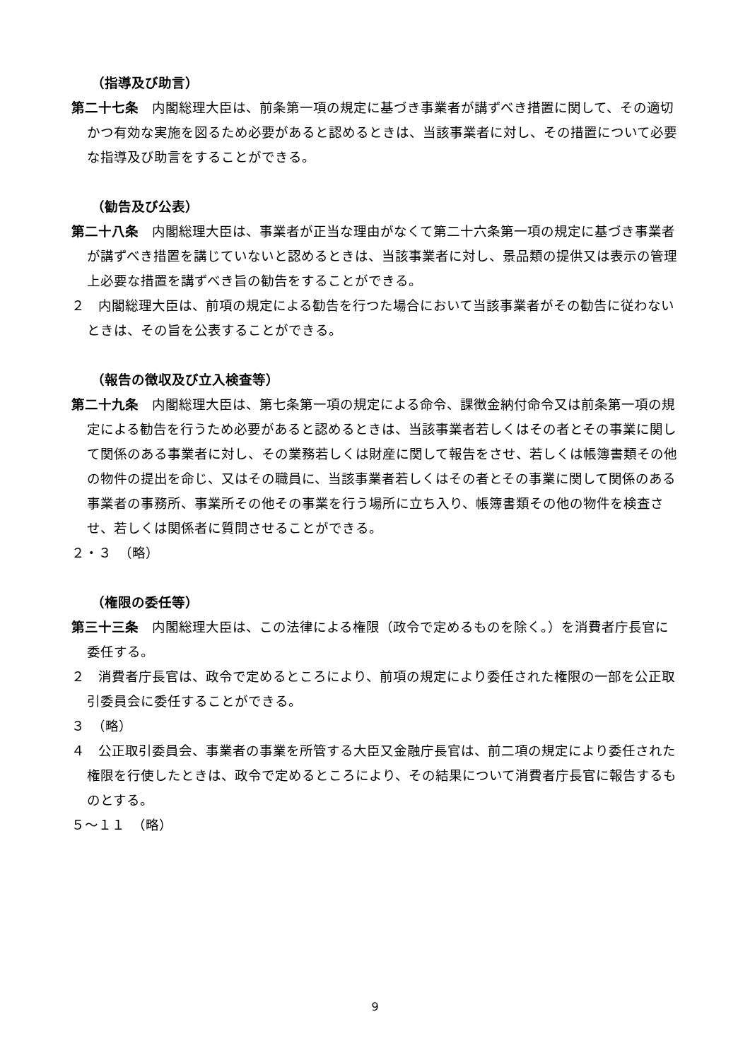（指導及び助言）
第二十七条　内閣総理大臣は、前条第一項の規定に基づき事業者が講ずべき措置に関して、その適切かつ有効な実施を図るため必要があると認めるときは、当該事業者に対し、その措置について必要な指導及び助言をすることができる。
（勧告及び公表）
第二十八条　内閣総理大臣は、事業者が正当な理由がなくて第二十六条第一項の規定に基づき事業者が講ずべき措置を講じていないと認めるときは、当該事業者に対し、景品類の提供又は表示の管理上必要な措置を講ずべき旨の勧告をすることができる。
２　内閣総理大臣は、前項の規定による勧告を行つた場合において当該事業者がその勧告に従わないときは、その旨を公表することができる。
（報告の徴収及び立入検査等）
第二十九条　内閣総理大臣は、第七条第一項の規定による命令、課徴金納付命令又は前条第一項の規定による勧告を行うため必要があると認めるときは、当該事業者若しくはその者とその事業に関して関係のある事業者に対し、その業務若しくは財産に関して報告をさせ、若しくは帳簿書類その他の物件の提出を命じ、又はその職員に、当該事業者若しくはその者とその事業に関して関係のある事業者の事務所、事業所その他その事業を行う場所に立ち入り、帳簿書類その他の物件を検査させ、若しくは関係者に質問させることができる。
２・３　（略）
（権限の委任等）
第三十三条　内閣総理大臣は、この法律による権限（政令で定めるものを除く。）を消費者庁長官に委任する。
２　消費者庁長官は、政令で定めるところにより、前項の規定により委任された権限の一部を公正取引委員会に委任することができる。
３　（略）
４　公正取引委員会、事業者の事業を所管する大臣又金融庁長官は、前二項の規定により委任された権限を行使したときは、政令で定めるところにより、その結果について消費者庁長官に報告するものとする。
５～１１　（略）
9